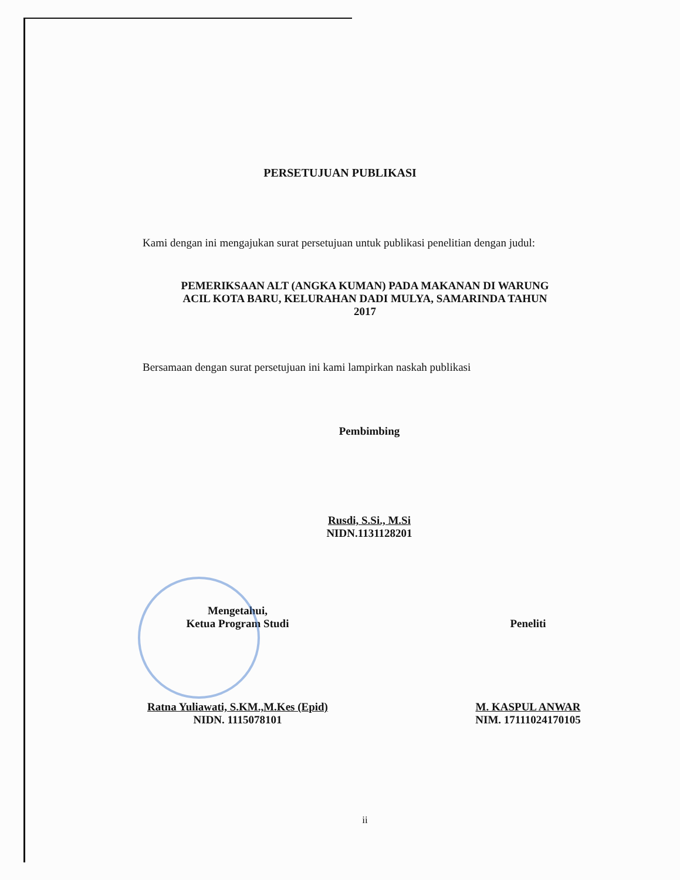PERSETUJUAN PUBLIKASI
Kami dengan ini mengajukan surat persetujuan untuk publikasi penelitian dengan judul:
PEMERIKSAAN ALT (ANGKA KUMAN) PADA MAKANAN DI WARUNG
ACIL KOTA BARU, KELURAHAN DADI MULYA, SAMARINDA TAHUN
2017
Bersamaan dengan surat persetujuan ini kami lampirkan naskah publikasi
Pembimbing
Rusdi, S.Si., M.Si
NIDN.1131128201
Mengetahui,
Ketua Program Studi
Ratna Yuliawati, S.KM.,M.Kes (Epid)
NIDN. 1115078101
Peneliti
M. KASPUL ANWAR
NIM. 17111024170105
ii